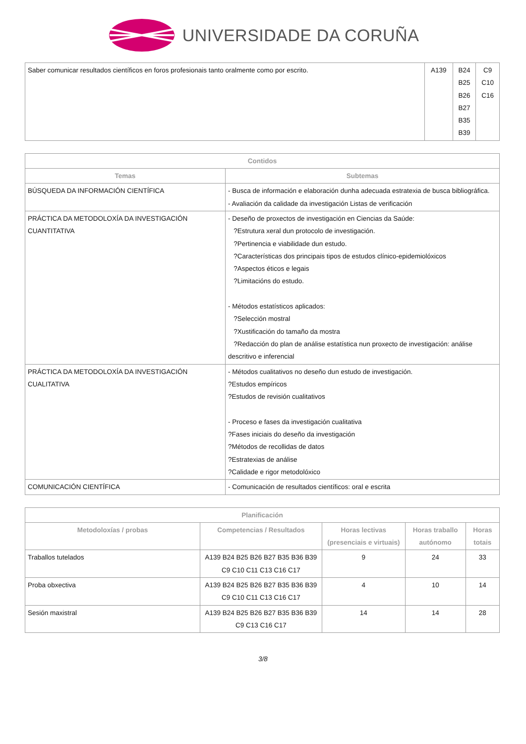UNIVERSIDADE DA CORUÑA
| Saber comunicar resultados científicos en foros profesionais tanto oralmente como por escrito. | A139 | B24 B25 B26 B27 B35 B39 | C9 C10 C16 |
| Contidos | |
| --- | --- |
| Temas | Subtemas |
| BÚSQUEDA DA INFORMACIÓN CIENTÍFICA | - Busca de información e elaboración dunha adecuada estratexia de busca bibliográfica. - Avaliación da calidade da investigación Listas de verificación |
| PRÁCTICA DA METODOLOXÍA DA INVESTIGACIÓN CUANTITATIVA | - Deseño de proxectos de investigación en Ciencias da Saúde: ?Estrutura xeral dun protocolo de investigación. ?Pertinencia e viabilidade dun estudo. ?Características dos principais tipos de estudos clínico-epidemiolóxicos ?Aspectos éticos e legais ?Limitacións do estudo. - Métodos estatísticos aplicados: ?Selección mostral ?Xustificación do tamaño da mostra ?Redacción do plan de análise estatística nun proxecto de investigación: análise descritivo e inferencial |
| PRÁCTICA DA METODOLOXÍA DA INVESTIGACIÓN CUALITATIVA | - Métodos cualitativos no deseño dun estudo de investigación. ?Estudos empíricos ?Estudos de revisión cualitativos - Proceso e fases da investigación cualitativa ?Fases iniciais do deseño da investigación ?Métodos de recollidas de datos ?Estratexias de análise ?Calidade e rigor metodolóxico |
| COMUNICACIÓN CIENTÍFICA | - Comunicación de resultados científicos: oral e escrita |
| Planificación | | | | |
| --- | --- | --- | --- | --- |
| Metodoloxías / probas | Competencias / Resultados | Horas lectivas (presenciais e virtuais) | Horas traballo autónomo | Horas totais |
| Traballos tutelados | A139 B24 B25 B26 B27 B35 B36 B39 C9 C10 C11 C13 C16 C17 | 9 | 24 | 33 |
| Proba obxectiva | A139 B24 B25 B26 B27 B35 B36 B39 C9 C10 C11 C13 C16 C17 | 4 | 10 | 14 |
| Sesión maxistral | A139 B24 B25 B26 B27 B35 B36 B39 C9 C13 C16 C17 | 14 | 14 | 28 |
3/8